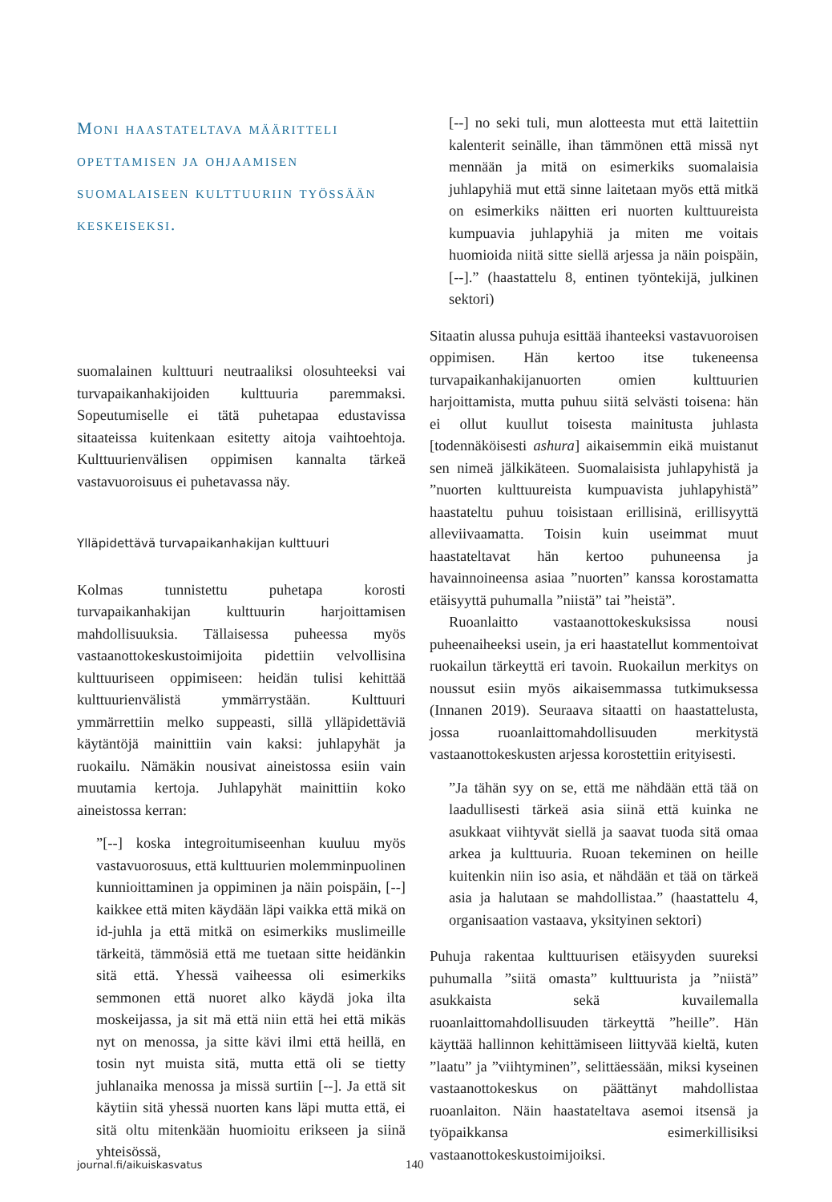Moni haastateltava määritteli opettamisen ja ohjaamisen suomalaiseen kulttuuriin työssään keskeiseksi.
suomalainen kulttuuri neutraaliksi olosuhteeksi vai turvapaikanhakijoiden kulttuuria paremmaksi. Sopeutumiselle ei tätä puhetapaa edustavissa sitaateissa kuitenkaan esitetty aitoja vaihtoehtoja. Kulttuurienvälisen oppimisen kannalta tärkeä vastavuoroisuus ei puhetavassa näy.
Ylläpidettävä turvapaikanhakijan kulttuuri
Kolmas tunnistettu puhetapa korosti turvapaikanhakijan kulttuurin harjoittamisen mahdollisuuksia. Tällaisessa puheessa myös vastaanottokeskustoimijoita pidettiin velvollisina kulttuuriseen oppimiseen: heidän tulisi kehittää kulttuurienvälistä ymmärrystään. Kulttuuri ymmärrettiin melko suppeasti, sillä ylläpidettäviä käytäntöjä mainittiin vain kaksi: juhlapyhät ja ruokailu. Nämäkin nousivat aineistossa esiin vain muutamia kertoja. Juhlapyhät mainittiin koko aineistossa kerran:
”[--] koska integroitumiseenhan kuuluu myös vastavuorosuus, että kulttuurien molemminpuolinen kunnioittaminen ja oppiminen ja näin poispäin, [--] kaikkee että miten käydään läpi vaikka että mikä on id-juhla ja että mitkä on esimerkiks muslimeille tärkeitä, tämmösiä että me tuetaan sitte heidänkin sitä että. Yhessä vaiheessa oli esimerkiks semmonen että nuoret alko käydä joka ilta moskeijassa, ja sit mä että niin että hei että mikäs nyt on menossa, ja sitte kävi ilmi että heillä, en tosin nyt muista sitä, mutta että oli se tietty juhlanaika menossa ja missä surtiin [--]. Ja että sit käytiin sitä yhessä nuorten kans läpi mutta että, ei sitä oltu mitenkään huomioitu erikseen ja siinä yhteisössä,
[--] no seki tuli, mun alotteesta mut että laitettiin kalenterit seinälle, ihan tämmönen että missä nyt mennään ja mitä on esimerkiks suomalaisia juhlapyhiä mut että sinne laitetaan myös että mitkä on esimerkiks näitten eri nuorten kulttuureista kumpuavia juhlapyhiä ja miten me voitais huomioida niitä sitte siellä arjessa ja näin poispäin, [--].” (haastattelu 8, entinen työntekijä, julkinen sektori)
Sitaatin alussa puhuja esittää ihanteeksi vastavuoroisen oppimisen. Hän kertoo itse tukeneensa turvapaikanhakijanuorten omien kulttuurien harjoittamista, mutta puhuu siitä selvästi toisena: hän ei ollut kuullut toisesta mainitusta juhlasta [todennäköisesti ashura] aikaisemmin eikä muistanut sen nimeä jälkikäteen. Suomalaisista juhlapyhistä ja ”nuorten kulttuureista kumpuavista juhlapyhistä” haastateltu puhuu toisistaan erillisinä, erillisyyttä alleviivaamatta. Toisin kuin useimmat muut haastateltavat hän kertoo puhuneensa ja havainnoineensa asiaa ”nuorten” kanssa korostamatta etäisyyttä puhumalla ”niistä” tai ”heistä”.
Ruoanlaitto vastaanottokeskuksissa nousi puheenaiheeksi usein, ja eri haastatellut kommentoivat ruokailun tärkeyttä eri tavoin. Ruokailun merkitys on noussut esiin myös aikaisemmassa tutkimuksessa (Innanen 2019). Seuraava sitaatti on haastattelusta, jossa ruoanlaittomahdollisuuden merkitystä vastaanottokeskusten arjessa korostettiin erityisesti.
”Ja tähän syy on se, että me nähdään että tää on laadullisesti tärkeä asia siinä että kuinka ne asukkaat viihtyvät siellä ja saavat tuoda sitä omaa arkea ja kulttuuria. Ruoan tekeminen on heille kuitenkin niin iso asia, et nähdään et tää on tärkeä asia ja halutaan se mahdollistaa.” (haastattelu 4, organisaation vastaava, yksityinen sektori)
Puhuja rakentaa kulttuurisen etäisyyden suureksi puhumalla ”siitä omasta” kulttuurista ja ”niistä” asukkaista sekä kuvailemalla ruoanlaittomahdollisuuden tärkeyttä ”heille”. Hän käyttää hallinnon kehittämiseen liittyvää kieltä, kuten ”laatu” ja ”viihtyminen”, selittäessään, miksi kyseinen vastaanottokeskus on päättänyt mahdollistaa ruoanlaiton. Näin haastateltava asemoi itsensä ja työpaikkansa esimerkillisiksi vastaanottokeskustoimijoiksi.
journal.fi/aikuiskasvatus 140